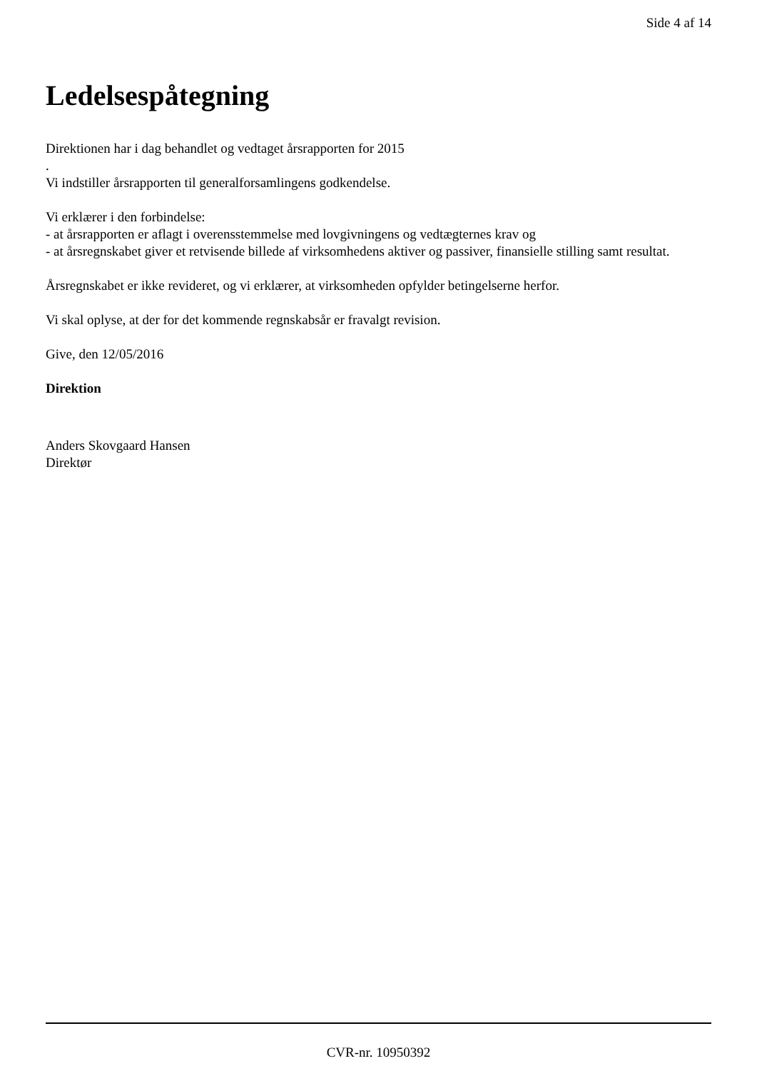Side 4 af 14
Ledelsespåtegning
Direktionen har i dag behandlet og vedtaget årsrapporten for 2015
.
Vi indstiller årsrapporten til generalforsamlingens godkendelse.
Vi erklærer i den forbindelse:
- at årsrapporten er aflagt i overensstemmelse med lovgivningens og vedtægternes krav og
- at årsregnskabet giver et retvisende billede af virksomhedens aktiver og passiver, finansielle stilling samt resultat.
Årsregnskabet er ikke revideret, og vi erklærer, at virksomheden opfylder betingelserne herfor.
Vi skal oplyse, at der for det kommende regnskabsår er fravalgt revision.
Give, den 12/05/2016
Direktion
Anders Skovgaard Hansen
Direktør
CVR-nr. 10950392